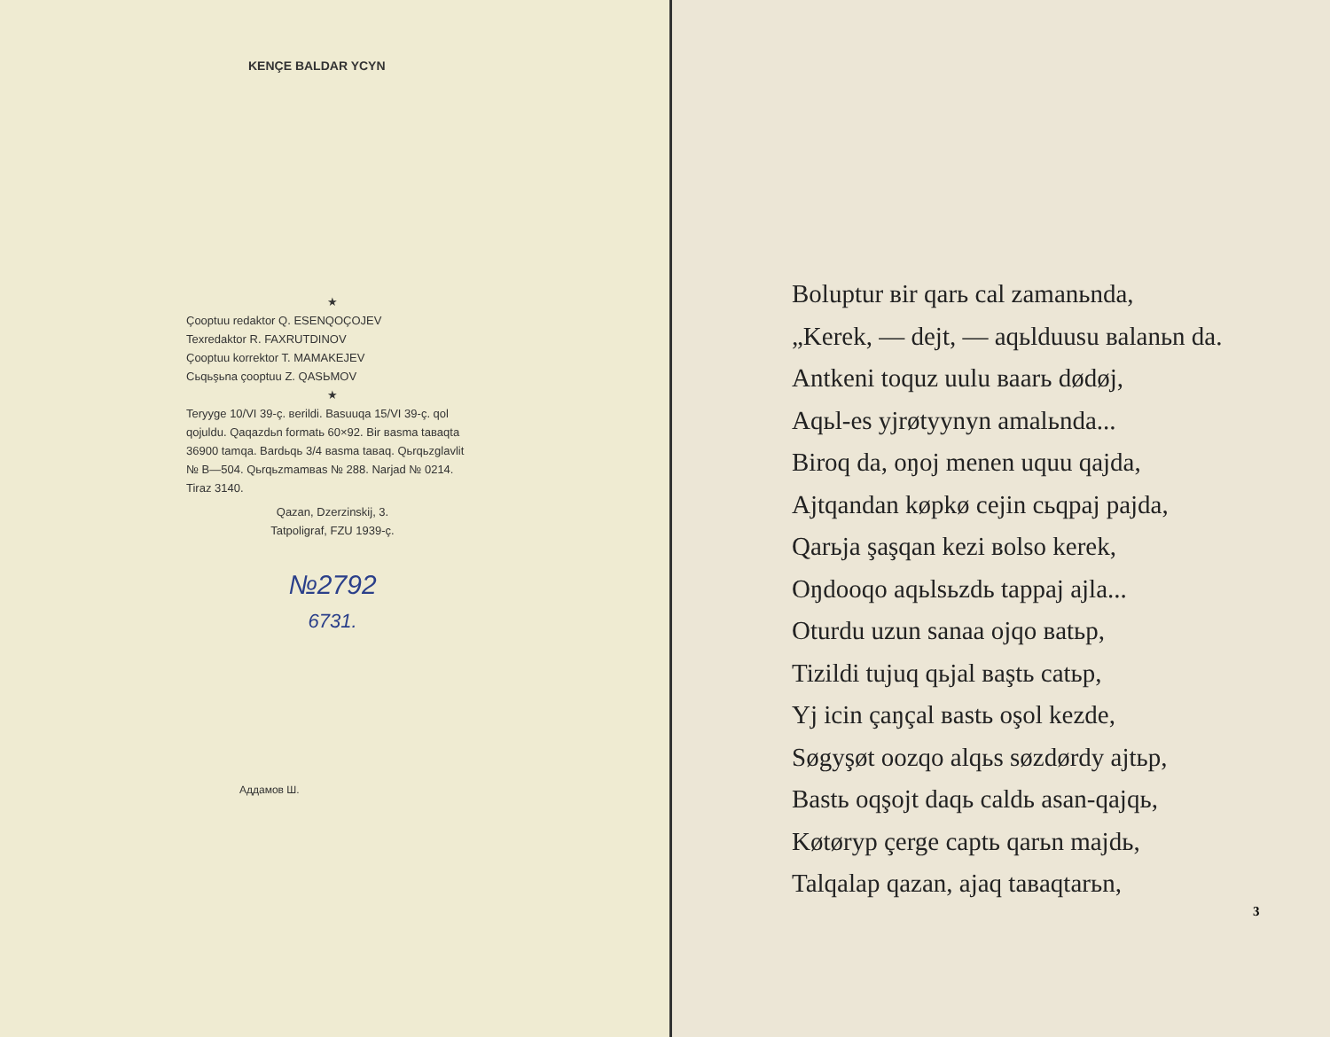KENÇE BALDAR YCYN
★
Çooptuu redaktor Q. ESENQOÇOJEV
Texredaktor R. FAXRUTDINOV
Çooptuu korrektor T. MAMAKEJEV
Cьqьşьna çooptuu Z. QASЬMOV
★
Teryyge 10/VI 39-ç. вerildi. Basuuqa 15/VI 39-ç. qol qojuldu. Qaqazdьn formatь 60×92. Bir вasma taвaqta 36900 tamqa. Bardьqь 3/4 вasma taвaq. Qьrqьzglavlit № B—504. Qьrqьzmamвas № 288. Narjad № 0214. Tiraz 3140.
Qazan, Dzerzinskij, 3.
Tatpoligraf, FZU 1939-ç.
№2792
6731.
Аддамов Ш.
Boluptur вir qarь cal zamanьnda,
„Kerek, — dejt, — aqьlduusu вalanьn da.
Antkeni toquz uulu вaarь dødøj,
Aqьl-es yjrøtyynyn amalьnda...
Biroq da, oŋoj menen uquu qajda,
Ajtqandan køpkø cejin cьqpaj pajda,
Qarьja şaşqan kezi вolso kerek,
Oŋdooqo aqьlsьzdь tappaj ajla...
Oturdu uzun sanaa ojqo вatьp,
Tizildi tujuq qьjal вaştь catьp,
Yj icin çaŋçal вastь oşol kezde,
Søgyşøt oozqo alqьs søzdørdy ajtьp,
Bastь oqşojt daqь caldь asan-qajqь,
Køtøryp çerge captь qarьn majdь,
Talqalap qazan, ajaq taвaqtarьn,
3